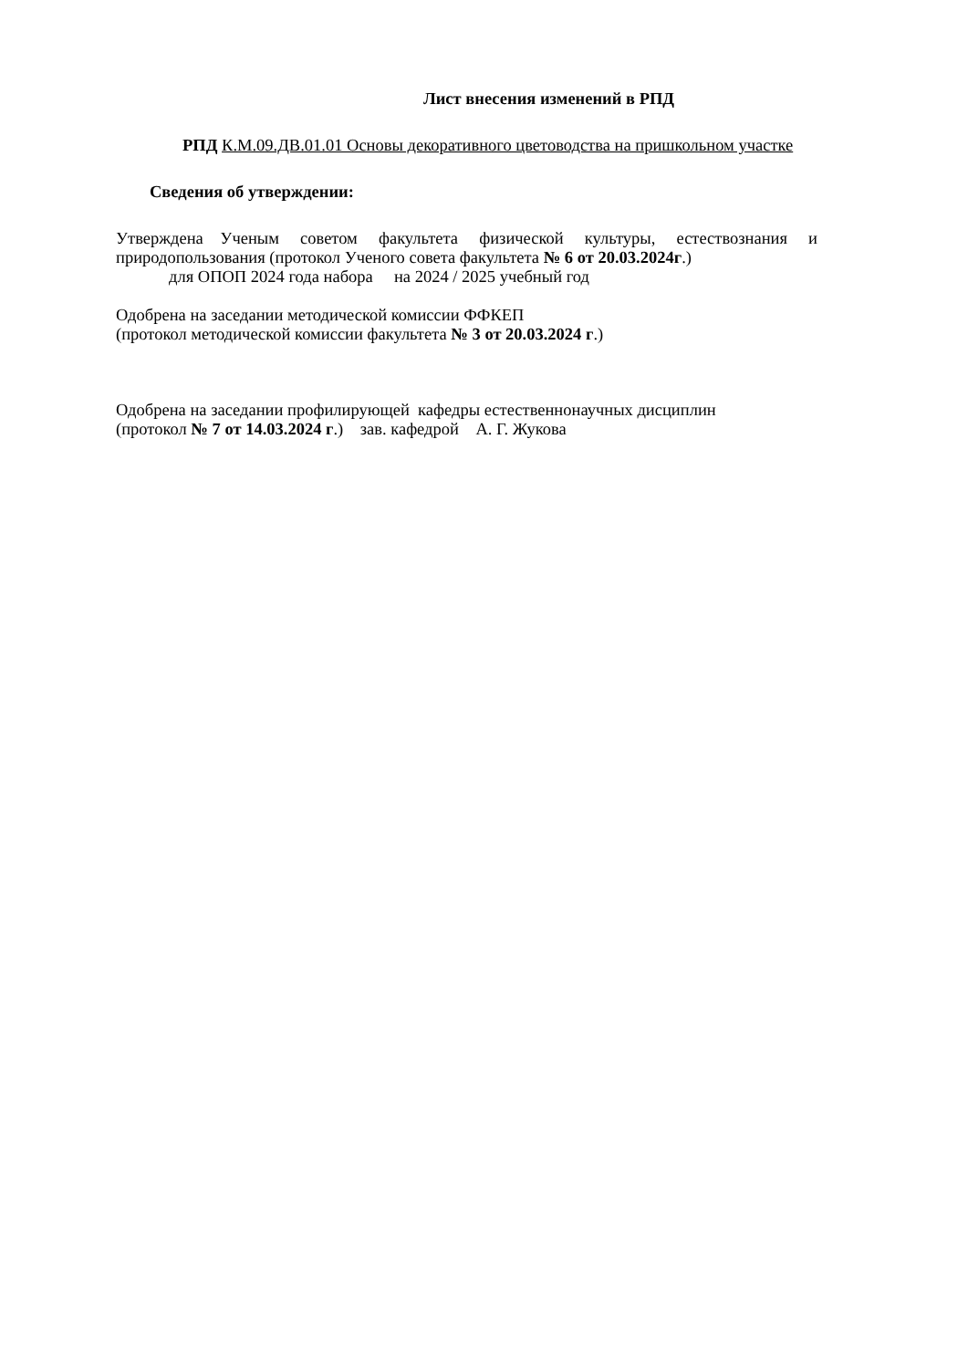Лист внесения изменений в РПД
РПД К.М.09.ДВ.01.01 Основы декоративного цветоводства на пришкольном участке
Сведения об утверждении:
Утверждена Ученым советом факультета физической культуры, естествознания и
природопользования (протокол Ученого совета факультета № 6 от 20.03.2024г.)
для ОПОП 2024 года набора на 2024 / 2025 учебный год
Одобрена на заседании методической комиссии ФФКЕП
(протокол методической комиссии факультета № 3 от 20.03.2024 г.)
Одобрена на заседании профилирующей кафедры естественнонаучных дисциплин
(протокол № 7 от 14.03.2024 г.) зав. кафедрой А. Г. Жукова